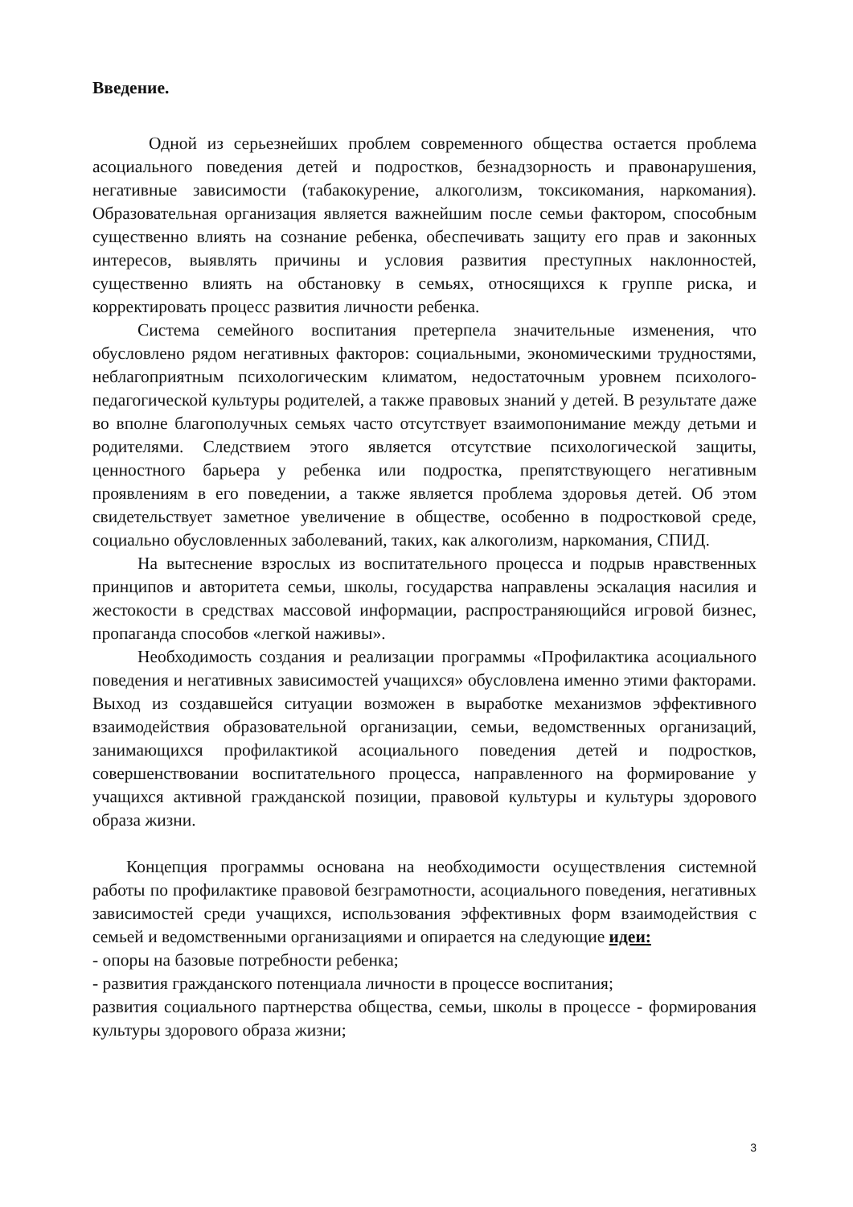Введение.
Одной из серьезнейших проблем современного общества остается проблема асоциального поведения детей и подростков, безнадзорность и правонарушения, негативные зависимости (табакокурение, алкоголизм, токсикомания, наркомания). Образовательная организация является важнейшим после семьи фактором, способным существенно влиять на сознание ребенка, обеспечивать защиту его прав и законных интересов, выявлять причины и условия развития преступных наклонностей, существенно влиять на обстановку в семьях, относящихся к группе риска, и корректировать процесс развития личности ребенка.
Система семейного воспитания претерпела значительные изменения, что обусловлено рядом негативных факторов: социальными, экономическими трудностями, неблагоприятным психологическим климатом, недостаточным уровнем психолого-педагогической культуры родителей, а также правовых знаний у детей. В результате даже во вполне благополучных семьях часто отсутствует взаимопонимание между детьми и родителями. Следствием этого является отсутствие психологической защиты, ценностного барьера у ребенка или подростка, препятствующего негативным проявлениям в его поведении, а также является проблема здоровья детей. Об этом свидетельствует заметное увеличение в обществе, особенно в подростковой среде, социально обусловленных заболеваний, таких, как алкоголизм, наркомания, СПИД.
На вытеснение взрослых из воспитательного процесса и подрыв нравственных принципов и авторитета семьи, школы, государства направлены эскалация насилия и жестокости в средствах массовой информации, распространяющийся игровой бизнес, пропаганда способов «легкой наживы».
Необходимость создания и реализации программы «Профилактика асоциального поведения и негативных зависимостей учащихся» обусловлена именно этими факторами. Выход из создавшейся ситуации возможен в выработке механизмов эффективного взаимодействия образовательной организации, семьи, ведомственных организаций, занимающихся профилактикой асоциального поведения детей и подростков, совершенствовании воспитательного процесса, направленного на формирование у учащихся активной гражданской позиции, правовой культуры и культуры здорового образа жизни.
Концепция программы основана на необходимости осуществления системной работы по профилактике правовой безграмотности, асоциального поведения, негативных зависимостей среди учащихся, использования эффективных форм взаимодействия с семьей и ведомственными организациями и опирается на следующие идеи:
- опоры на базовые потребности ребенка;
- развития гражданского потенциала личности в процессе воспитания;
развития социального партнерства общества, семьи, школы в процессе - формирования культуры здорового образа жизни;
3